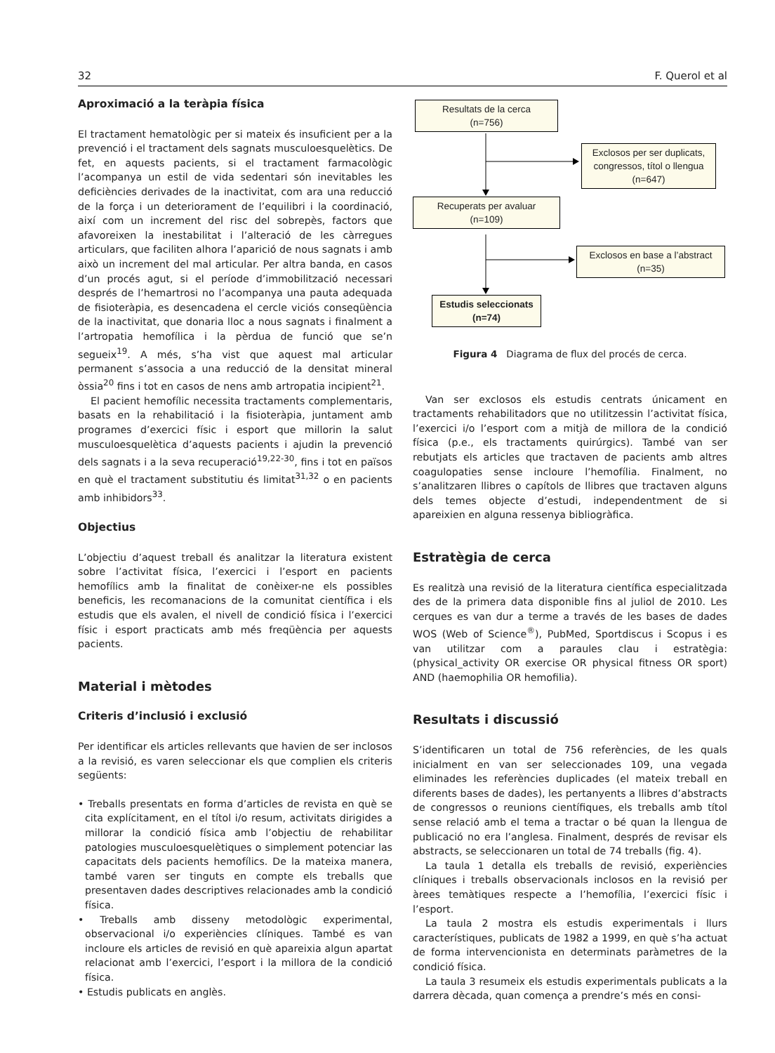32 F. Querol et al
Aproximació a la teràpia física
El tractament hematològic per si mateix és insuficient per a la prevenció i el tractament dels sagnats musculoesquelètics. De fet, en aquests pacients, si el tractament farmacològic l’acompanya un estil de vida sedentari són inevitables les deficiències derivades de la inactivitat, com ara una reducció de la força i un deteriorament de l’equilibri i la coordinació, així com un increment del risc del sobrepès, factors que afavoreixen la inestabilitat i l’alteració de les càrregues articulars, que faciliten alhora l’aparició de nous sagnats i amb això un increment del mal articular. Per altra banda, en casos d’un procés agut, si el període d’immobilització necessari després de l’hemartrosi no l’acompanya una pauta adequada de fisioteràpia, es desencadena el cercle viciós conseqüència de la inactivitat, que donaria lloc a nous sagnats i finalment a l’artropatia hemofílica i la pèrdua de funció que se’n segueix<sup>19</sup>. A més, s’ha vist que aquest mal articular permanent s’associa a una reducció de la densitat mineral òssia<sup>20</sup> fins i tot en casos de nens amb artropatia incipient<sup>21</sup>.
El pacient hemofílic necessita tractaments complementaris, basats en la rehabilitació i la fisioteràpia, juntament amb programes d’exercici físic i esport que millorin la salut musculoesquelètica d’aquests pacients i ajudin la prevenció dels sagnats i a la seva recuperació<sup>19,22-30</sup>, fins i tot en països en què el tractament substitutiu és limitat<sup>31,32</sup> o en pacients amb inhibidors<sup>33</sup>.
Objectius
L’objectiu d’aquest treball és analitzar la literatura existent sobre l’activitat física, l’exercici i l’esport en pacients hemofílics amb la finalitat de conèixer-ne els possibles beneficis, les recomanacions de la comunitat científica i els estudis que els avalen, el nivell de condició física i l’exercici físic i esport practicats amb més freqüència per aquests pacients.
Material i mètodes
Criteris d’inclusió i exclusió
Per identificar els articles rellevants que havien de ser inclosos a la revisió, es varen seleccionar els que complien els criteris següents:
• Treballs presentats en forma d’articles de revista en què se cita explícitament, en el títol i/o resum, activitats dirigides a millorar la condició física amb l’objectiu de rehabilitar patologies musculoesquelètiques o simplement potenciar las capacitats dels pacients hemofílics. De la mateixa manera, també varen ser tinguts en compte els treballs que presentaven dades descriptives relacionades amb la condició física.
• Treballs amb disseny metodològic experimental, observacional i/o experiències clíniques. També es van incloure els articles de revisió en què apareixia algun apartat relacionat amb l’exercici, l’esport i la millora de la condició física.
• Estudis publicats en anglès.
Resultats de la cerca
(n=756)
Exclosos per ser duplicats, congressos, títol o llengua
(n=647)
Recuperats per avaluar
(n=109)
Exclosos en base a l’abstract
(n=35)
Estudis seleccionats
(n=74)
Figura 4 Diagrama de flux del procés de cerca.
Van ser exclosos els estudis centrats únicament en tractaments rehabilitadors que no utilitzessin l’activitat física, l’exercici i/o l’esport com a mitjà de millora de la condició física (p.e., els tractaments quirúrgics). També van ser rebutjats els articles que tractaven de pacients amb altres coagulopaties sense incloure l’hemofília. Finalment, no s’analitzaren llibres o capítols de llibres que tractaven alguns dels temes objecte d’estudi, independentment de si apareixien en alguna ressenya bibliogràfica.
Estratègia de cerca
Es realitzà una revisió de la literatura científica especialitzada des de la primera data disponible fins al juliol de 2010. Les cerques es van dur a terme a través de les bases de dades WOS (Web of Science<sup>®</sup>), PubMed, Sportdiscus i Scopus i es van utilitzar com a paraules clau i estratègia: (physical_activity OR exercise OR physical fitness OR sport) AND (haemophilia OR hemofilia).
Resultats i discussió
S’identificaren un total de 756 referències, de les quals inicialment en van ser seleccionades 109, una vegada eliminades les referències duplicades (el mateix treball en diferents bases de dades), les pertanyents a llibres d’abstracts de congressos o reunions científiques, els treballs amb títol sense relació amb el tema a tractar o bé quan la llengua de publicació no era l’anglesa. Finalment, després de revisar els abstracts, se seleccionaren un total de 74 treballs (fig. 4).
La taula 1 detalla els treballs de revisió, experiències clíniques i treballs observacionals inclosos en la revisió per àrees temàtiques respecte a l’hemofília, l’exercici físic i l’esport.
La taula 2 mostra els estudis experimentals i llurs característiques, publicats de 1982 a 1999, en què s’ha actuat de forma intervencionista en determinats paràmetres de la condició física.
La taula 3 resumeix els estudis experimentals publicats a la darrera dècada, quan comença a prendre’s més en consi-